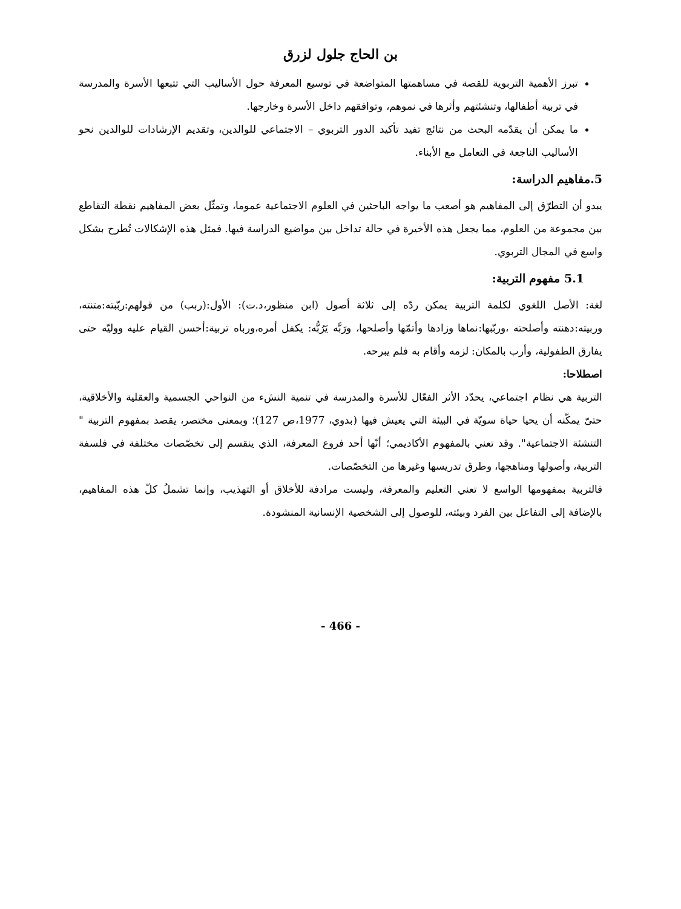بن الحاج جلول لزرق
تبرز الأهمية التربوية للقصة في مساهمتها المتواضعة في توسيع المعرفة حول الأساليب التي تتبعها الأسرة والمدرسة في تربية أطفالها، وتنشئتهم وأثرها في نموهم، وتوافقهم داخل الأسرة وخارجها.
ما يمكن أن يقدّمه البحث من نتائج تفيد تأكيد الدور التربوي – الاجتماعي للوالدين، وتقديم الإرشادات للوالدين نحو الأساليب الناجعة في التعامل مع الأبناء.
5.مفاهيم الدراسة:
يبدو أن التطرّق إلى المفاهيم هو أصعب ما يواجه الباحثين في العلوم الاجتماعية عموما، وتمثّل بعض المفاهيم نقطة التقاطع بين مجموعة من العلوم، مما يجعل هذه الأخيرة في حالة تداخل بين مواضيع الدراسة فيها. فمثل هذه الإشكالات تُطرح بشكل واسع في المجال التربوي.
5.1 مفهوم التربية:
لغة: الأصل اللغوي لكلمة التربية يمكن ردّه إلى ثلاثة أصول (ابن منظور،د.ت): الأول:(ربب) من قولهم:ربّبته:متنته، وربيته:دهنته وأصلحته ،وربّبها:نماها وزادها وأتمّها وأصلحها، ورَبَّه يَرُبُّه: يكفل أمره،ورباه تربية:أحسن القيام عليه ووليّه حتى يفارق الطفولية، وأرب بالمكان: لزمه وأقام به فلم يبرحه.
اصطلاحا:
التربية هي نظام اجتماعي، يحدّد الأثر الفعّال للأسرة والمدرسة في تنمية النشء من النواحي الجسمية والعقلية والأخلاقية، حتىّ يمكّنه أن يحيا حياة سويّة في البيئة التي يعيش فيها (بدوي، 1977،ص 127)؛ وبمعنى مختصر، يقصد بمفهوم التربية " التنشئة الاجتماعية". وقد تعني بالمفهوم الأكاديمي؛ أنّها أحد فروع المعرفة، الذي ينقسم إلى تخصّصات مختلفة في فلسفة التربية، وأصولها ومناهجها، وطرق تدريسها وغيرها من التخصّصات.
فالتربية بمفهومها الواسع لا تعني التعليم والمعرفة، وليست مرادفة للأخلاق أو التهذيب، وإنما تشملُ كلّ هذه المفاهيم، بالإضافة إلى التفاعل بين الفرد وبيئته، للوصول إلى الشخصية الإنسانية المنشودة.
- 466 -